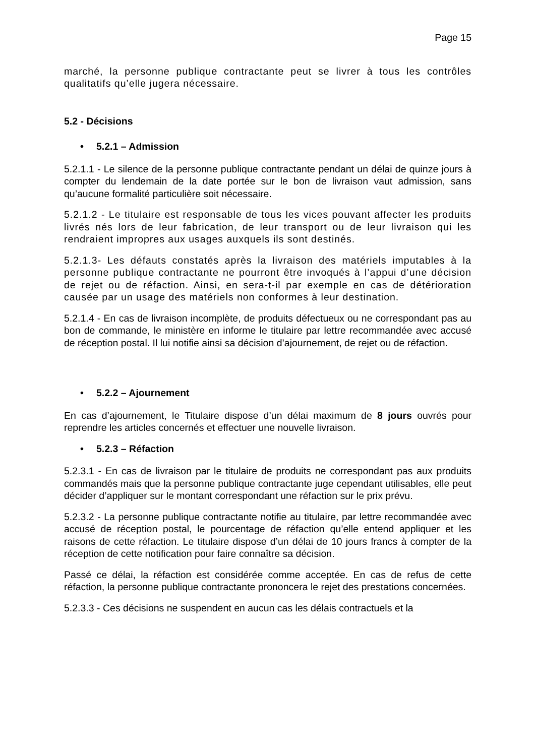Page 15
marché, la personne publique contractante peut se livrer à tous les contrôles qualitatifs qu’elle jugera nécessaire.
5.2 - Décisions
• 5.2.1 – Admission
5.2.1.1 - Le silence de la personne publique contractante pendant un délai de quinze jours à compter du lendemain de la date portée sur le bon de livraison vaut admission, sans qu’aucune formalité particulière soit nécessaire.
5.2.1.2 - Le titulaire est responsable de tous les vices pouvant affecter les produits livrés nés lors de leur fabrication, de leur transport ou de leur livraison qui les rendraient impropres aux usages auxquels ils sont destinés.
5.2.1.3- Les défauts constatés après la livraison des matériels imputables à la personne publique contractante ne pourront être invoqués à l’appui d’une décision de rejet ou de réfaction. Ainsi, en sera-t-il par exemple en cas de détérioration causée par un usage des matériels non conformes à leur destination.
5.2.1.4 - En cas de livraison incomplète, de produits défectueux ou ne correspondant pas au bon de commande, le ministère en informe le titulaire par lettre recommandée avec accusé de réception postal. Il lui notifie ainsi sa décision d’ajournement, de rejet ou de réfaction.
• 5.2.2 – Ajournement
En cas d’ajournement, le Titulaire dispose d’un délai maximum de 8 jours ouvrés pour reprendre les articles concernés et effectuer une nouvelle livraison.
• 5.2.3 – Réfaction
5.2.3.1 - En cas de livraison par le titulaire de produits ne correspondant pas aux produits commandés mais que la personne publique contractante juge cependant utilisables, elle peut décider d’appliquer sur le montant correspondant une réfaction sur le prix prévu.
5.2.3.2 - La personne publique contractante notifie au titulaire, par lettre recommandée avec accusé de réception postal, le pourcentage de réfaction qu’elle entend appliquer et les raisons de cette réfaction. Le titulaire dispose d’un délai de 10 jours francs à compter de la réception de cette notification pour faire connaître sa décision.
Passé ce délai, la réfaction est considérée comme acceptée. En cas de refus de cette réfaction, la personne publique contractante prononcera le rejet des prestations concernées.
5.2.3.3 - Ces décisions ne suspendent en aucun cas les délais contractuels et la